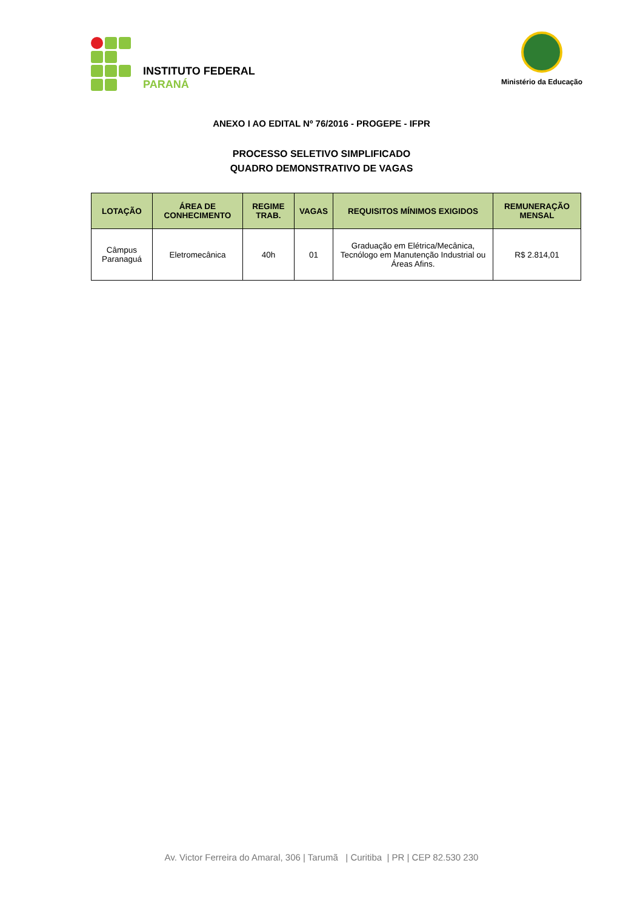INSTITUTO FEDERAL
PARANÁ
Ministério da Educação
ANEXO I AO EDITAL Nº 76/2016 - PROGEPE - IFPR
PROCESSO SELETIVO SIMPLIFICADO
QUADRO DEMONSTRATIVO DE VAGAS
| LOTAÇÃO | ÁREA DE CONHECIMENTO | REGIME TRAB. | VAGAS | REQUISITOS MÍNIMOS EXIGIDOS | REMUNERAÇÃO MENSAL |
| --- | --- | --- | --- | --- | --- |
| Câmpus Paranaguá | Eletromecânica | 40h | 01 | Graduação em Elétrica/Mecânica, Tecnólogo em Manutenção Industrial ou Áreas Afins. | R$ 2.814,01 |
Av. Victor Ferreira do Amaral, 306 | Tarumã | Curitiba | PR | CEP 82.530 230